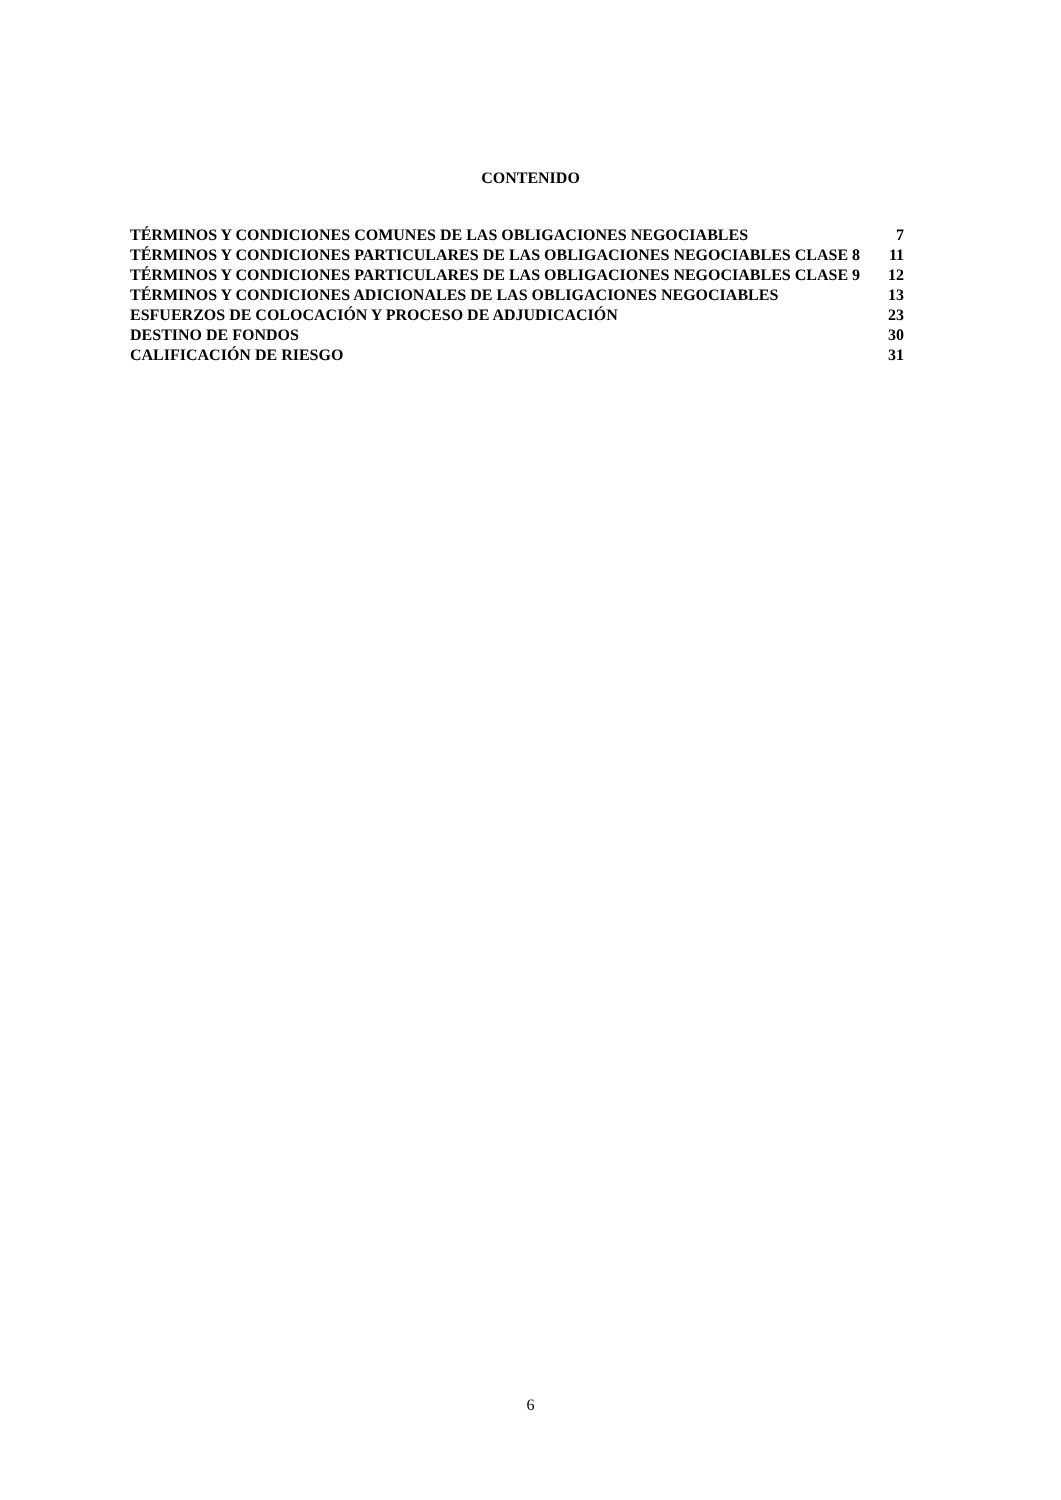CONTENIDO
TÉRMINOS Y CONDICIONES COMUNES DE LAS OBLIGACIONES NEGOCIABLES 7
TÉRMINOS Y CONDICIONES PARTICULARES DE LAS OBLIGACIONES NEGOCIABLES CLASE 8 11
TÉRMINOS Y CONDICIONES PARTICULARES DE LAS OBLIGACIONES NEGOCIABLES CLASE 9 12
TÉRMINOS Y CONDICIONES ADICIONALES DE LAS OBLIGACIONES NEGOCIABLES 13
ESFUERZOS DE COLOCACIÓN Y PROCESO DE ADJUDICACIÓN 23
DESTINO DE FONDOS 30
CALIFICACIÓN DE RIESGO 31
6